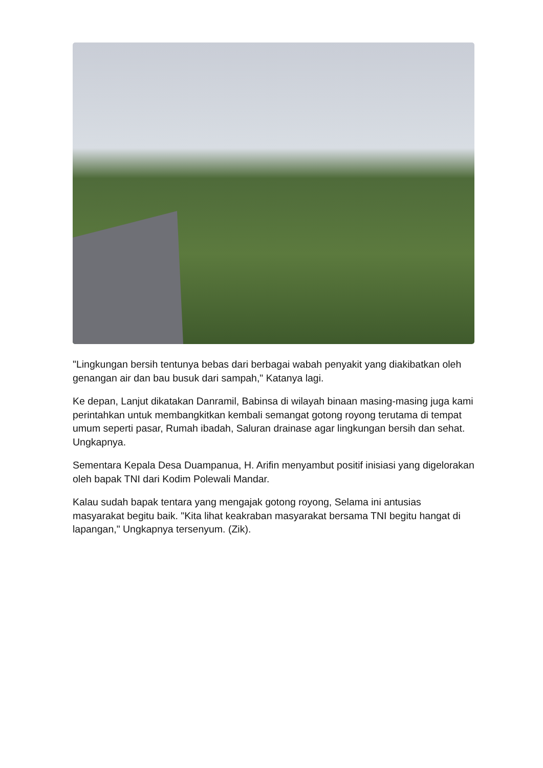"Lingkungan bersih tentunya bebas dari berbagai wabah penyakit yang diakibatkan oleh genangan air dan bau busuk dari sampah," Katanya lagi.
Ke depan, Lanjut dikatakan Danramil, Babinsa di wilayah binaan masing-masing juga kami perintahkan untuk membangkitkan kembali semangat gotong royong terutama di tempat umum seperti pasar, Rumah ibadah, Saluran drainase agar lingkungan bersih dan sehat. Ungkapnya.
Sementara Kepala Desa Duampanua, H. Arifin menyambut positif inisiasi yang digelorakan oleh bapak TNI dari Kodim Polewali Mandar.
Kalau sudah bapak tentara yang mengajak gotong royong, Selama ini antusias masyarakat begitu baik. "Kita lihat keakraban masyarakat bersama TNI begitu hangat di lapangan," Ungkapnya tersenyum. (Zik).